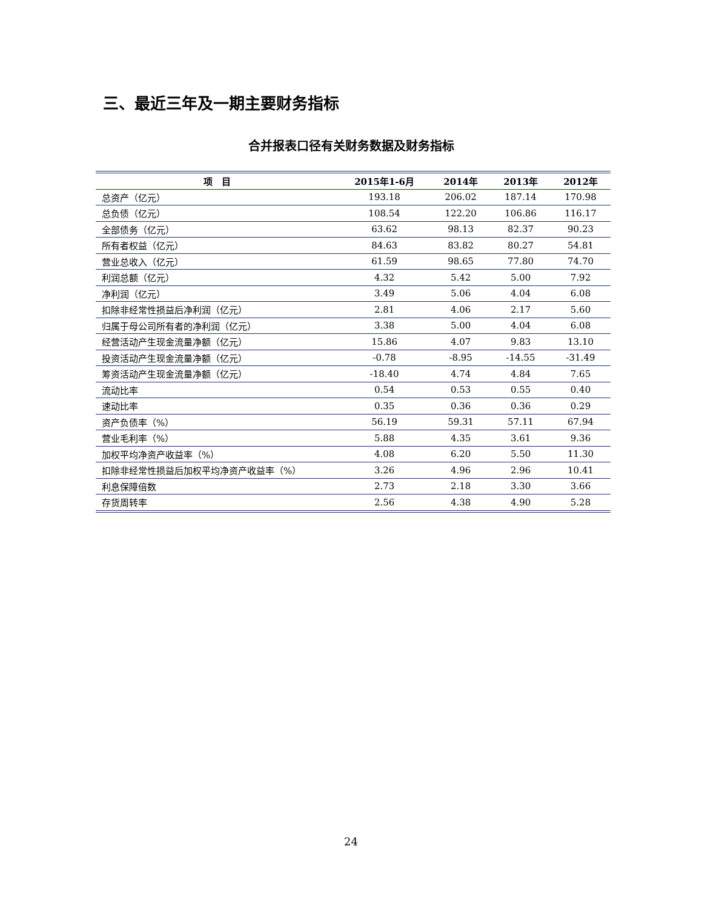三、最近三年及一期主要财务指标
合并报表口径有关财务数据及财务指标
| 项 目 | 2015年1-6月 | 2014年 | 2013年 | 2012年 |
| --- | --- | --- | --- | --- |
| 总资产（亿元） | 193.18 | 206.02 | 187.14 | 170.98 |
| 总负债（亿元） | 108.54 | 122.20 | 106.86 | 116.17 |
| 全部债务（亿元） | 63.62 | 98.13 | 82.37 | 90.23 |
| 所有者权益（亿元） | 84.63 | 83.82 | 80.27 | 54.81 |
| 营业总收入（亿元） | 61.59 | 98.65 | 77.80 | 74.70 |
| 利润总额（亿元） | 4.32 | 5.42 | 5.00 | 7.92 |
| 净利润（亿元） | 3.49 | 5.06 | 4.04 | 6.08 |
| 扣除非经常性损益后净利润（亿元） | 2.81 | 4.06 | 2.17 | 5.60 |
| 归属于母公司所有者的净利润（亿元） | 3.38 | 5.00 | 4.04 | 6.08 |
| 经营活动产生现金流量净额（亿元） | 15.86 | 4.07 | 9.83 | 13.10 |
| 投资活动产生现金流量净额（亿元） | -0.78 | -8.95 | -14.55 | -31.49 |
| 筹资活动产生现金流量净额（亿元） | -18.40 | 4.74 | 4.84 | 7.65 |
| 流动比率 | 0.54 | 0.53 | 0.55 | 0.40 |
| 速动比率 | 0.35 | 0.36 | 0.36 | 0.29 |
| 资产负债率（%） | 56.19 | 59.31 | 57.11 | 67.94 |
| 营业毛利率（%） | 5.88 | 4.35 | 3.61 | 9.36 |
| 加权平均净资产收益率（%） | 4.08 | 6.20 | 5.50 | 11.30 |
| 扣除非经常性损益后加权平均净资产收益率（%） | 3.26 | 4.96 | 2.96 | 10.41 |
| 利息保障倍数 | 2.73 | 2.18 | 3.30 | 3.66 |
| 存货周转率 | 2.56 | 4.38 | 4.90 | 5.28 |
24